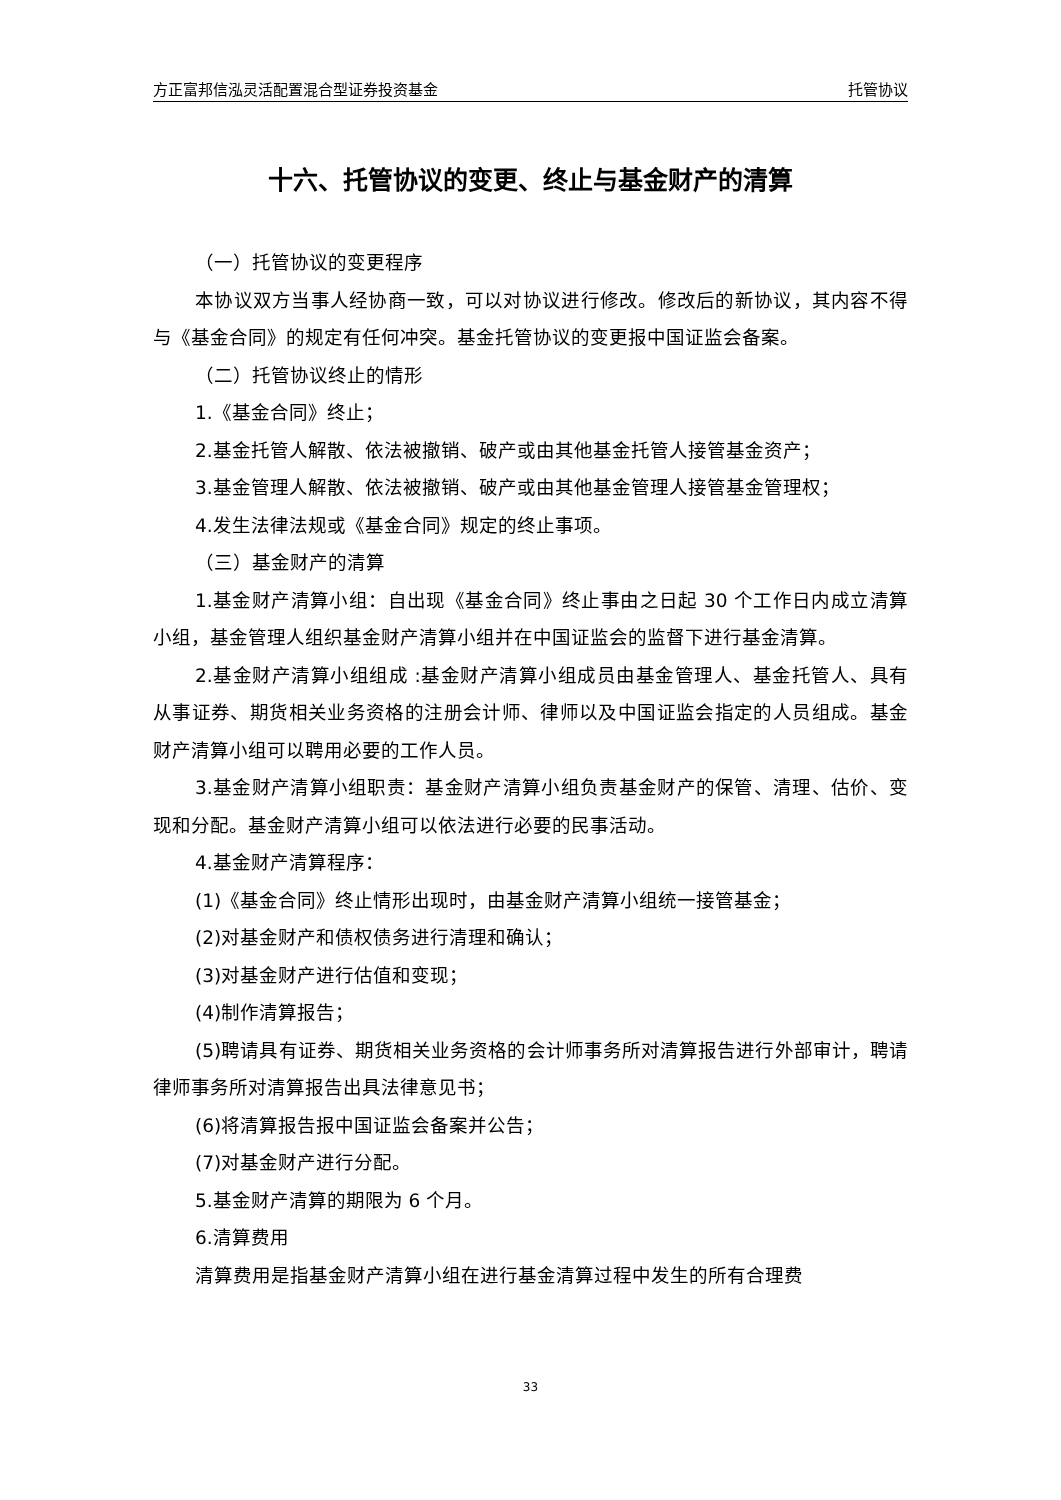方正富邦信泓灵活配置混合型证券投资基金 托管协议
十六、托管协议的变更、终止与基金财产的清算
（一）托管协议的变更程序
本协议双方当事人经协商一致，可以对协议进行修改。修改后的新协议，其内容不得与《基金合同》的规定有任何冲突。基金托管协议的变更报中国证监会备案。
（二）托管协议终止的情形
1.《基金合同》终止；
2.基金托管人解散、依法被撤销、破产或由其他基金托管人接管基金资产；
3.基金管理人解散、依法被撤销、破产或由其他基金管理人接管基金管理权；
4.发生法律法规或《基金合同》规定的终止事项。
（三）基金财产的清算
1.基金财产清算小组：自出现《基金合同》终止事由之日起 30 个工作日内成立清算小组，基金管理人组织基金财产清算小组并在中国证监会的监督下进行基金清算。
2.基金财产清算小组组成 :基金财产清算小组成员由基金管理人、基金托管人、具有从事证券、期货相关业务资格的注册会计师、律师以及中国证监会指定的人员组成。基金财产清算小组可以聘用必要的工作人员。
3.基金财产清算小组职责：基金财产清算小组负责基金财产的保管、清理、估价、变现和分配。基金财产清算小组可以依法进行必要的民事活动。
4.基金财产清算程序：
(1)《基金合同》终止情形出现时，由基金财产清算小组统一接管基金；
(2)对基金财产和债权债务进行清理和确认；
(3)对基金财产进行估值和变现；
(4)制作清算报告；
(5)聘请具有证券、期货相关业务资格的会计师事务所对清算报告进行外部审计，聘请律师事务所对清算报告出具法律意见书；
(6)将清算报告报中国证监会备案并公告；
(7)对基金财产进行分配。
5.基金财产清算的期限为 6 个月。
6.清算费用
清算费用是指基金财产清算小组在进行基金清算过程中发生的所有合理费
33